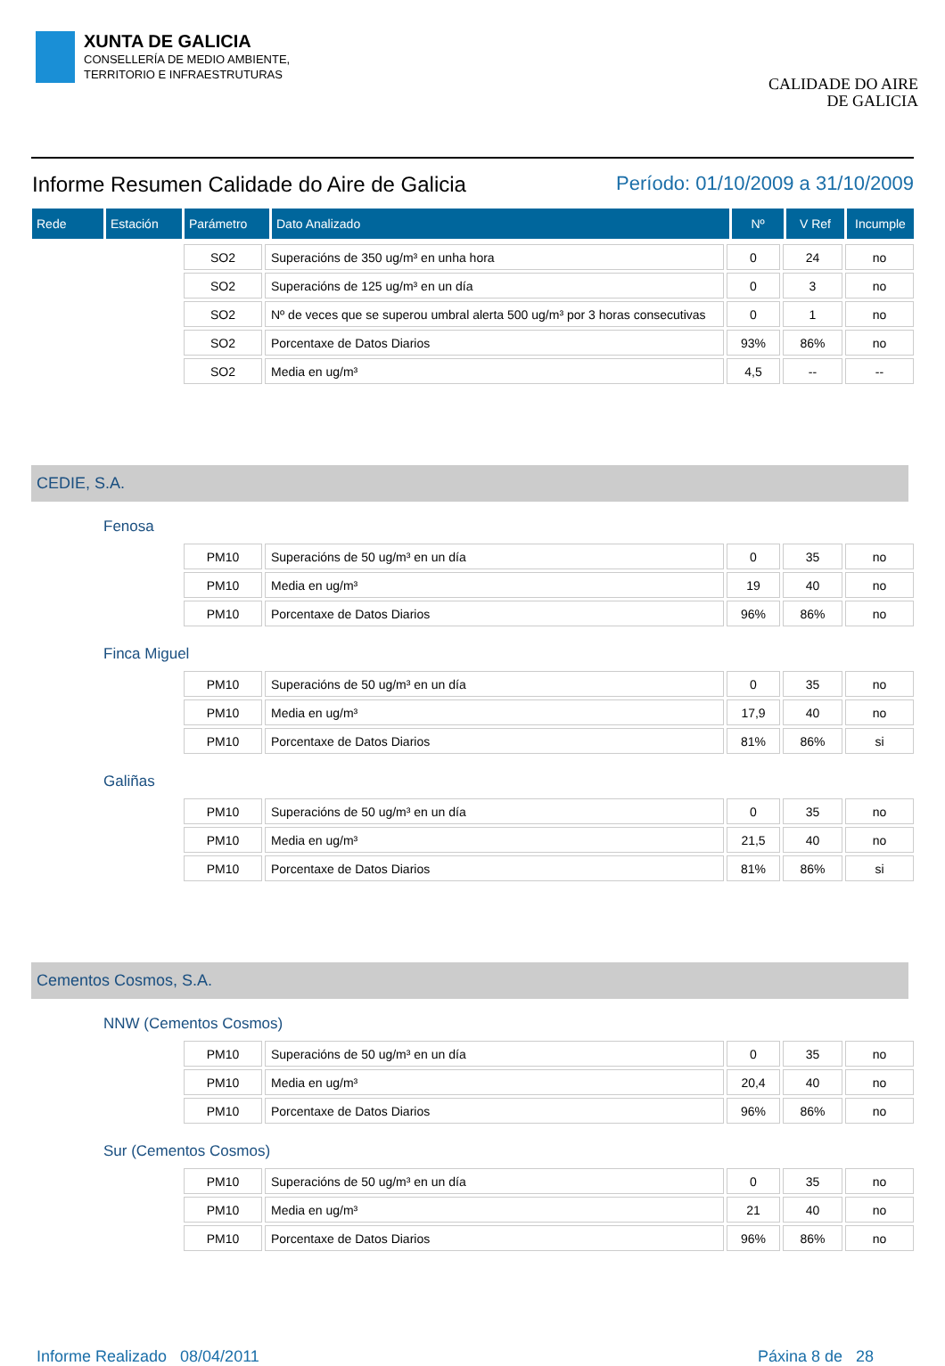XUNTA DE GALICIA
CONSELLERÍA DE MEDIO AMBIENTE,
TERRITORIO E INFRAESTRUTURAS
CALIDADE DO AIRE
DE GALICIA
Informe Resumen Calidade do Aire de Galicia Período: 01/10/2009 a 31/10/2009
| Rede | Estación | Parámetro | Dato Analizado | Nº | V Ref | Incumple |
| --- | --- | --- | --- | --- | --- | --- |
| SO2 | Superacións de 350 ug/m³ en unha hora | 0 | 24 | no |
| SO2 | Superacións de 125 ug/m³ en un día | 0 | 3 | no |
| SO2 | Nº de veces que se superou umbral alerta 500 ug/m³ por 3 horas consecutivas | 0 | 1 | no |
| SO2 | Porcentaxe de Datos Diarios | 93% | 86% | no |
| SO2 | Media en ug/m³ | 4,5 | -- | -- |
CEDIE, S.A.
Fenosa
| PM10 | Superacións de 50 ug/m³ en un día | 0 | 35 | no |
| PM10 | Media en ug/m³ | 19 | 40 | no |
| PM10 | Porcentaxe de Datos Diarios | 96% | 86% | no |
Finca Miguel
| PM10 | Superacións de 50 ug/m³ en un día | 0 | 35 | no |
| PM10 | Media en ug/m³ | 17,9 | 40 | no |
| PM10 | Porcentaxe de Datos Diarios | 81% | 86% | si |
Galiñas
| PM10 | Superacións de 50 ug/m³ en un día | 0 | 35 | no |
| PM10 | Media en ug/m³ | 21,5 | 40 | no |
| PM10 | Porcentaxe de Datos Diarios | 81% | 86% | si |
Cementos Cosmos, S.A.
NNW (Cementos Cosmos)
| PM10 | Superacións de 50 ug/m³ en un día | 0 | 35 | no |
| PM10 | Media en ug/m³ | 20,4 | 40 | no |
| PM10 | Porcentaxe de Datos Diarios | 96% | 86% | no |
Sur (Cementos Cosmos)
| PM10 | Superacións de 50 ug/m³ en un día | 0 | 35 | no |
| PM10 | Media en ug/m³ | 21 | 40 | no |
| PM10 | Porcentaxe de Datos Diarios | 96% | 86% | no |
Informe Realizado 08/04/2011 Páxina 8 de 28